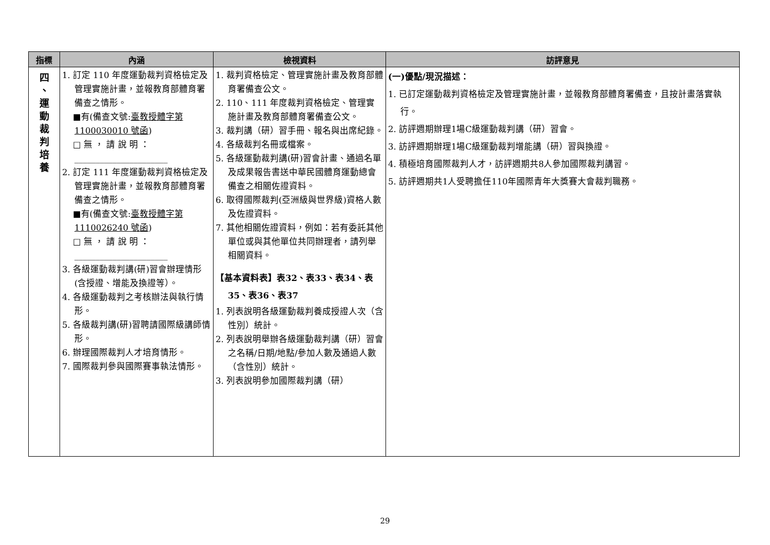| 指標 | 內涵 | 檢視資料 | 訪評意見 |
| --- | --- | --- | --- |
| 四 、 運 動 裁 判 培 養 | 1. 訂定 110 年度運動裁判資格檢定及管理實施計畫，並報教育部體育署備查之情形。 ■有(備查文號: 臺教授體字第 1100030010 號函 ) □ 無 ， 請 說 明 ： ______________________ 2. 訂定 111 年度運動裁判資格檢定及管理實施計畫，並報教育部體育署備查之情形。 ■有(備查文號: 臺教授體字第 1110026240 號函 ) □ 無 ， 請 說 明 ： ______________________ 3. 各級運動裁判講(研)習會辦理情形(含授證、增能及換證等）。 4. 各級運動裁判之考核辦法與執行情形。 5. 各級裁判講(研)習聘請國際級講師情形。 6. 辦理國際裁判人才培育情形。 7. 國際裁判參與國際賽事執法情形。 | 1. 裁判資格檢定、管理實施計畫及教育部體育署備查公文。 2. 110、111 年度裁判資格檢定、管理實施計畫及教育部體育署備查公文。 3. 裁判講（研）習手冊、報名與出席紀錄。 4. 各級裁判名冊或檔案。 5. 各級運動裁判講(研)習會計畫、通過名單及成果報告書送中華民國體育運動總會備查之相關佐證資料。 6. 取得國際裁判(亞洲級與世界級)資格人數及佐證資料。 7. 其他相關佐證資料，例如：若有委託其他單位或與其他單位共同辦理者，請列舉相關資料。 【基本資料表】表32、表33、表34、表35、表36、表37 1. 列表說明各級運動裁判養成授證人次（含性別）統計。 2. 列表說明舉辦各級運動裁判講（研）習會之名稱/日期/地點/參加人數及通過人數（含性別）統計。 3. 列表說明參加國際裁判講（研） | (一)優點/現況描述： 1. 已訂定運動裁判資格檢定及管理實施計畫，並報教育部體育署備查，且按計畫落實執行。 2. 訪評週期辦理1場C級運動裁判講（研）習會。 3. 訪評週期辦理1場C級運動裁判增能講（研）習與換證。 4. 積極培育國際裁判人才，訪評週期共8人參加國際裁判講習。 5. 訪評週期共1人受聘擔任110年國際青年大獎賽大會裁判職務。 |
29